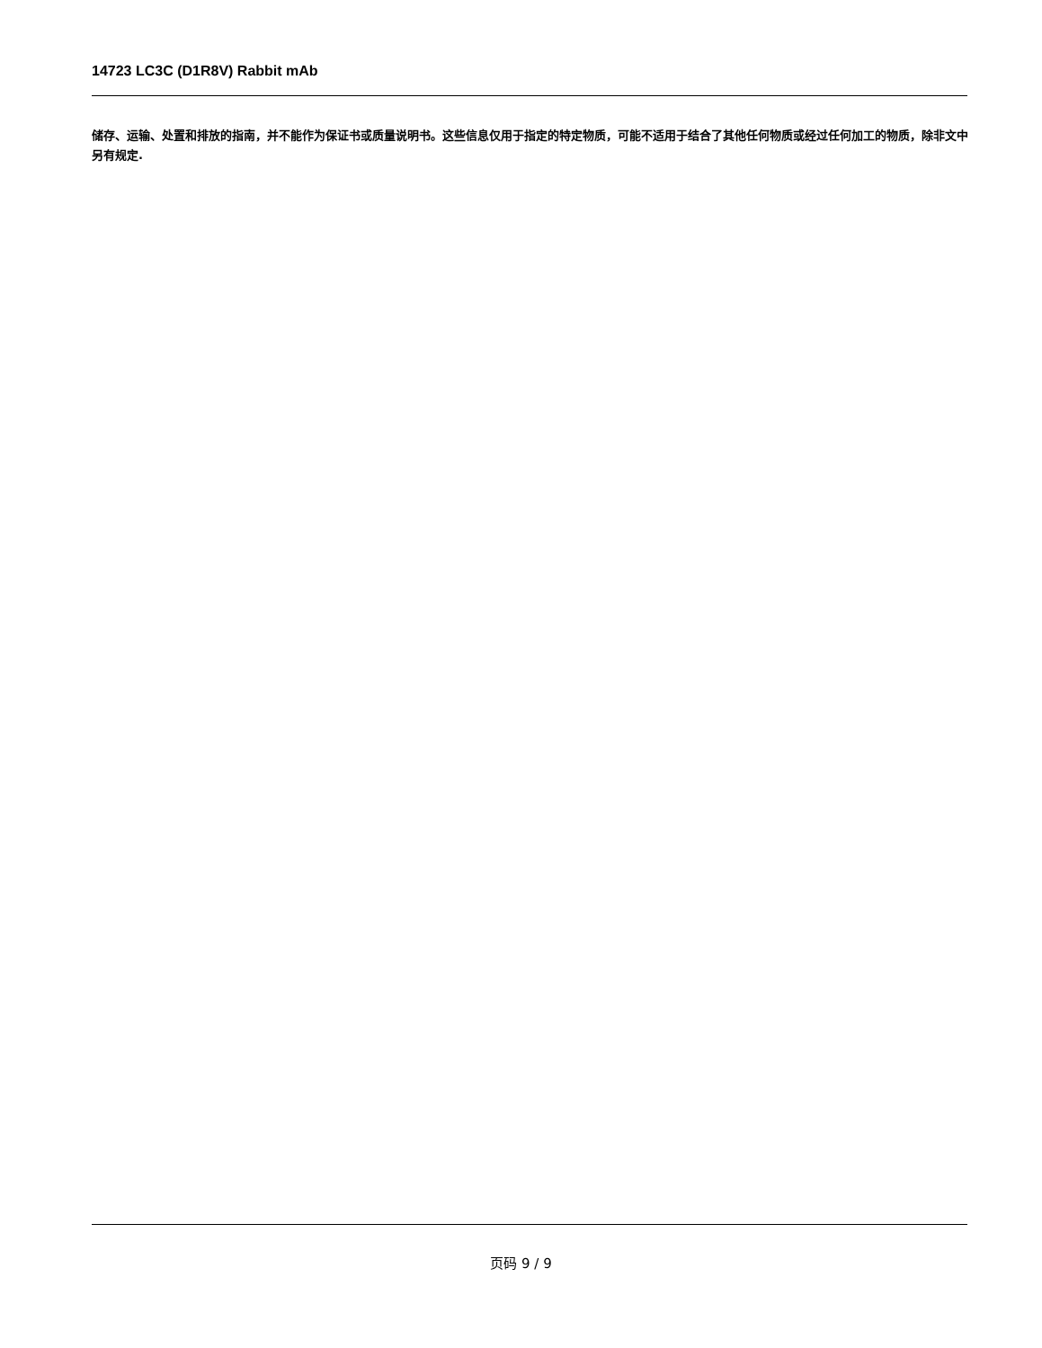14723 LC3C (D1R8V) Rabbit mAb
储存、运输、处置和排放的指南，并不能作为保证书或质量说明书。这些信息仅用于指定的特定物质，可能不适用于结合了其他任何物质或经过任何加工的物质，除非文中另有规定.
页码 9 / 9